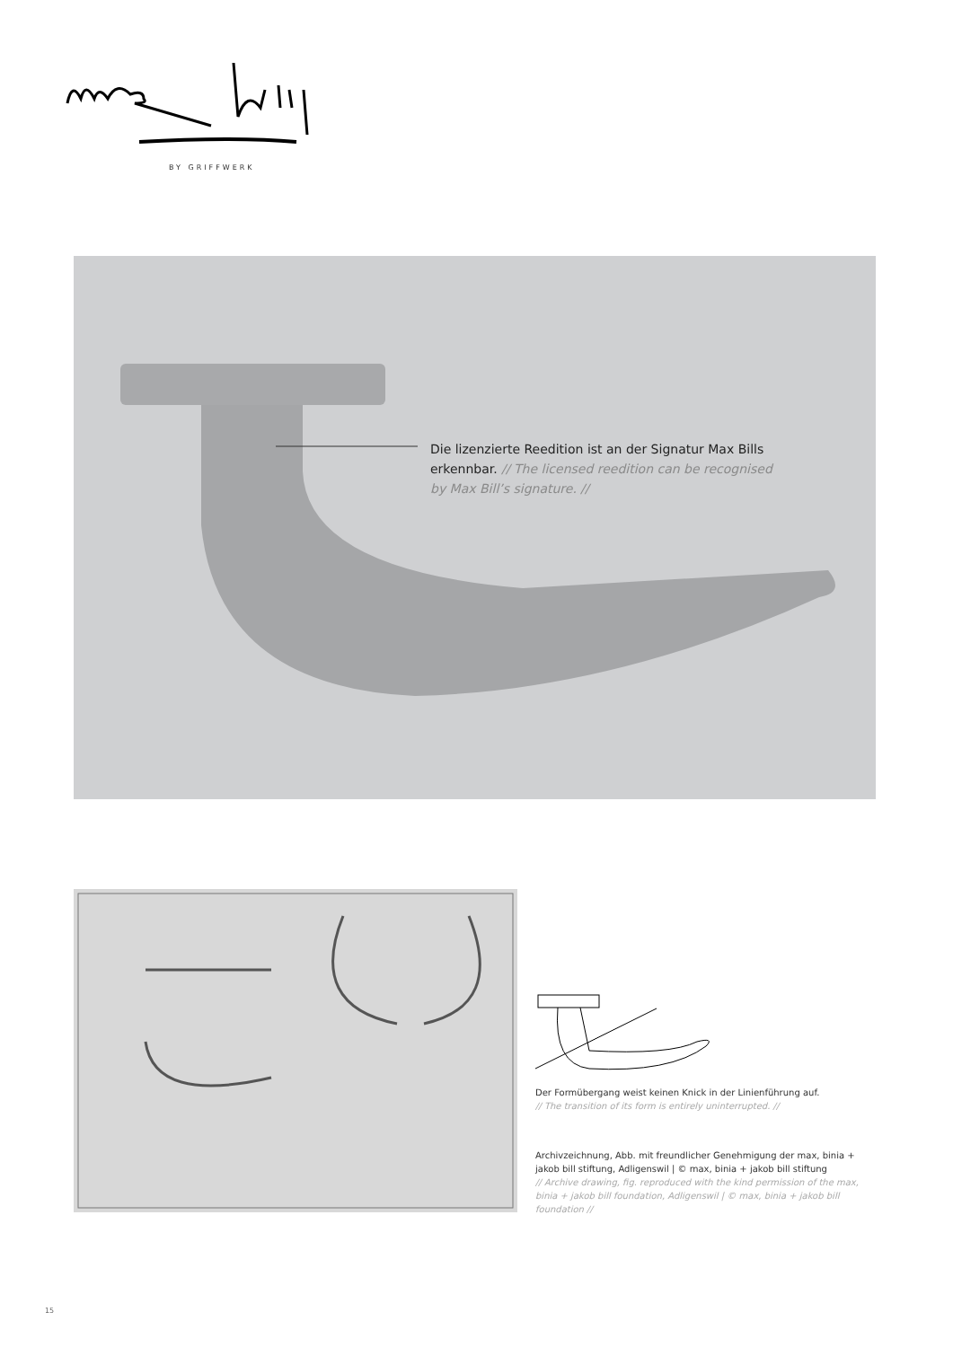BY GRIFFWERK
Die lizenzierte Reedition ist an der Signatur Max Bills erkennbar. // The licensed reedition can be recognised by Max Bill’s signature. //
Der Formübergang weist keinen Knick in der Linienführung auf.
// The transition of its form is entirely uninterrupted. //
Archivzeichnung, Abb. mit freundlicher Genehmigung der max, binia + jakob bill stiftung, Adligenswil | © max, binia + jakob bill stiftung
// Archive drawing, fig. reproduced with the kind permission of the max, binia + jakob bill foundation, Adligenswil | © max, binia + jakob bill foundation //
15